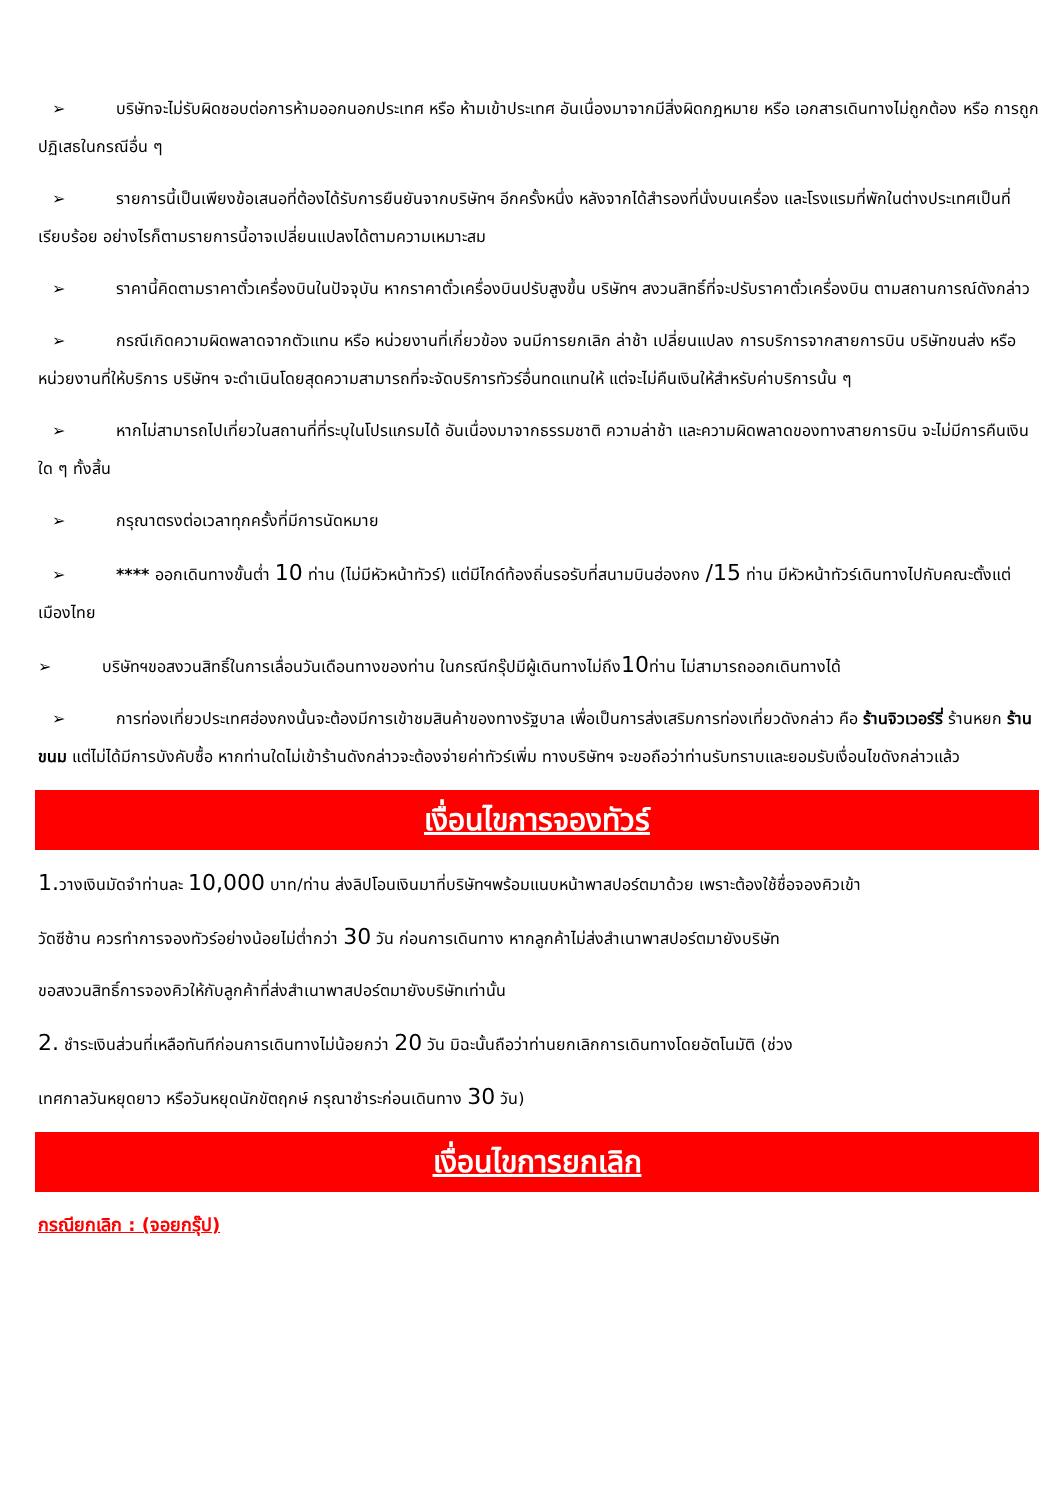➢ บริษัทจะไม่รับผิดชอบต่อการห้ามออกนอกประเทศ หรือ ห้ามเข้าประเทศ อันเนื่องมาจากมีสิ่งผิดกฎหมาย หรือ เอกสารเดินทางไม่ถูกต้อง หรือ การถูกปฏิเสธในกรณีอื่น ๆ
➢ รายการนี้เป็นเพียงข้อเสนอที่ต้องได้รับการยืนยันจากบริษัทฯ อีกครั้งหนึ่ง หลังจากได้สำรองที่นั่งบนเครื่อง และโรงแรมที่พักในต่างประเทศเป็นที่เรียบร้อย อย่างไรก็ตามรายการนี้อาจเปลี่ยนแปลงได้ตามความเหมาะสม
➢ ราคานี้คิดตามราคาตั๋วเครื่องบินในปัจจุบัน หากราคาตั๋วเครื่องบินปรับสูงขึ้น บริษัทฯ สงวนสิทธิ์ที่จะปรับราคาตั๋วเครื่องบิน ตามสถานการณ์ดังกล่าว
➢ กรณีเกิดความผิดพลาดจากตัวแทน หรือ หน่วยงานที่เกี่ยวข้อง จนมีการยกเลิก ล่าช้า เปลี่ยนแปลง การบริการจากสายการบิน บริษัทขนส่ง หรือ หน่วยงานที่ให้บริการ บริษัทฯ จะดำเนินโดยสุดความสามารถที่จะจัดบริการทัวร์อื่นทดแทนให้ แต่จะไม่คืนเงินให้สำหรับค่าบริการนั้น ๆ
➢ หากไม่สามารถไปเที่ยวในสถานที่ที่ระบุในโปรแกรมได้ อันเนื่องมาจากธรรมชาติ ความล่าช้า และความผิดพลาดของทางสายการบิน จะไม่มีการคืนเงินใด ๆ ทั้งสิ้น
➢ กรุณาตรงต่อเวลาทุกครั้งที่มีการนัดหมาย
➢ **** ออกเดินทางขั้นต่ำ 10 ท่าน (ไม่มีหัวหน้าทัวร์) แต่มีไกด์ท้องถิ่นรอรับที่สนามบินฮ่องกง /15 ท่าน มีหัวหน้าทัวร์เดินทางไปกับคณะตั้งแต่เมืองไทย
➢ บริษัทฯขอสงวนสิทธิ์ในการเลื่อนวันเดือนทางของท่าน ในกรณีกรุ๊ปมีผู้เดินทางไม่ถึง10ท่าน ไม่สามารถออกเดินทางได้
➢ การท่องเที่ยวประเทศฮ่องกงนั้นจะต้องมีการเข้าชมสินค้าของทางรัฐบาล เพื่อเป็นการส่งเสริมการท่องเที่ยวดังกล่าว คือ ร้านจิวเวอร์รี่ ร้านหยก ร้านขนม แต่ไม่ได้มีการบังคับซื้อ หากท่านใดไม่เข้าร้านดังกล่าวจะต้องจ่ายค่าทัวร์เพิ่ม ทางบริษัทฯ จะขอถือว่าท่านรับทราบและยอมรับเงื่อนไขดังกล่าวแล้ว
เงื่อนไขการจองทัวร์
1. วางเงินมัดจำท่านละ 10,000 บาท/ท่าน ส่งลิปโอนเงินมาที่บริษัทฯพร้อมแนบหน้าพาสปอร์ตมาด้วย เพราะต้องใช้ชื่อจองคิวเข้า
วัดซีซ้าน ควรทำการจองทัวร์อย่างน้อยไม่ต่ำกว่า 30 วัน ก่อนการเดินทาง หากลูกค้าไม่ส่งสำเนาพาสปอร์ตมายังบริษัท
ขอสงวนสิทธิ์การจองคิวให้กับลูกค้าที่ส่งสำเนาพาสปอร์ตมายังบริษัทเท่านั้น
2. ชำระเงินส่วนที่เหลือทันทีก่อนการเดินทางไม่น้อยกว่า 20 วัน มิฉะนั้นถือว่าท่านยกเลิกการเดินทางโดยอัตโนมัติ (ช่วง
เทศกาลวันหยุดยาว หรือวันหยุดนักขัตฤกษ์ กรุณาชำระก่อนเดินทาง 30 วัน)
เงื่อนไขการยกเลิก
กรณียกเลิก : (จอยกรุ๊ป)